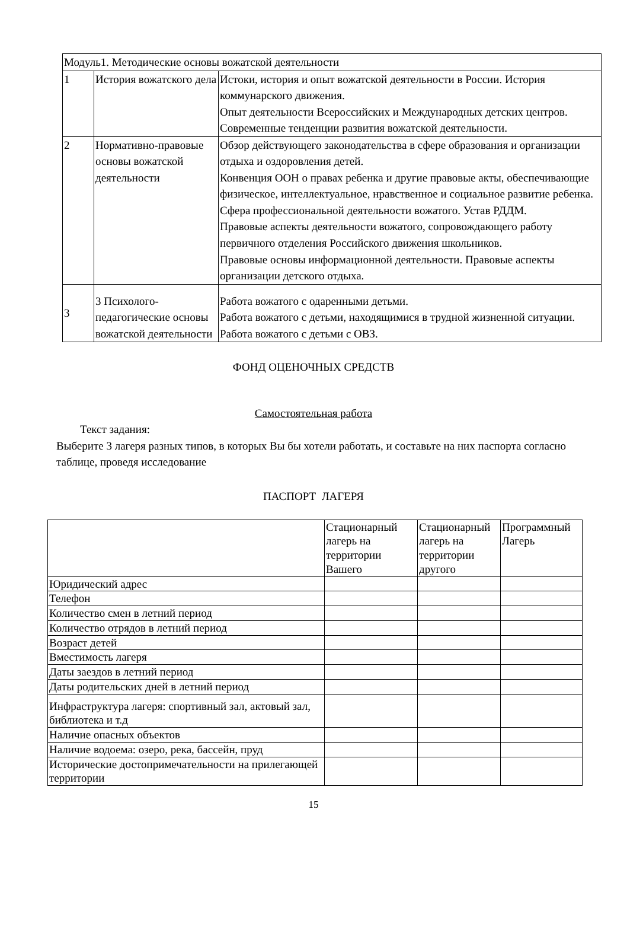| Модуль1. Методические основы вожатской деятельности | | |
| 1 | История вожатского дела | Истоки, история и опыт вожатской деятельности в России. История коммунарского движения. Опыт деятельности Всероссийских и Международных детских центров. Современные тенденции развития вожатской деятельности. |
| 2 | Нормативно-правовые основы вожатской деятельности | Обзор действующего законодательства в сфере образования и организации отдыха и оздоровления детей. Конвенция ООН о правах ребенка и другие правовые акты, обеспечивающие физическое, интеллектуальное, нравственное и социальное развитие ребенка. Сфера профессиональной деятельности вожатого. Устав РДДМ. Правовые аспекты деятельности вожатого, сопровождающего работу первичного отделения Российского движения школьников. Правовые основы информационной деятельности. Правовые аспекты организации детского отдыха. |
| 3 | 3 Психолого-педагогические основы вожатской деятельности | Работа вожатого с одаренными детьми. Работа вожатого с детьми, находящимися в трудной жизненной ситуации. Работа вожатого с детьми с ОВЗ. |
ФОНД ОЦЕНОЧНЫХ СРЕДСТВ
Самостоятельная работа
Текст задания:
Выберите 3 лагеря разных типов, в которых Вы бы хотели работать, и составьте на них паспорта согласно таблице, проведя исследование
ПАСПОРТ ЛАГЕРЯ
| | Стационарный лагерь на территории Вашего | Стационарный лагерь на территории другого | Программный Лагерь |
| --- | --- | --- | --- |
| Юридический адрес | | | |
| Телефон | | | |
| Количество смен в летний период | | | |
| Количество отрядов в летний период | | | |
| Возраст детей | | | |
| Вместимость лагеря | | | |
| Даты заездов в летний период | | | |
| Даты родительских дней в летний период | | | |
| Инфраструктура лагеря: спортивный зал, актовый зал, библиотека и т.д | | | |
| Наличие опасных объектов | | | |
| Наличие водоема: озеро, река, бассейн, пруд | | | |
| Исторические достопримечательности на прилегающей территории | | | |
15